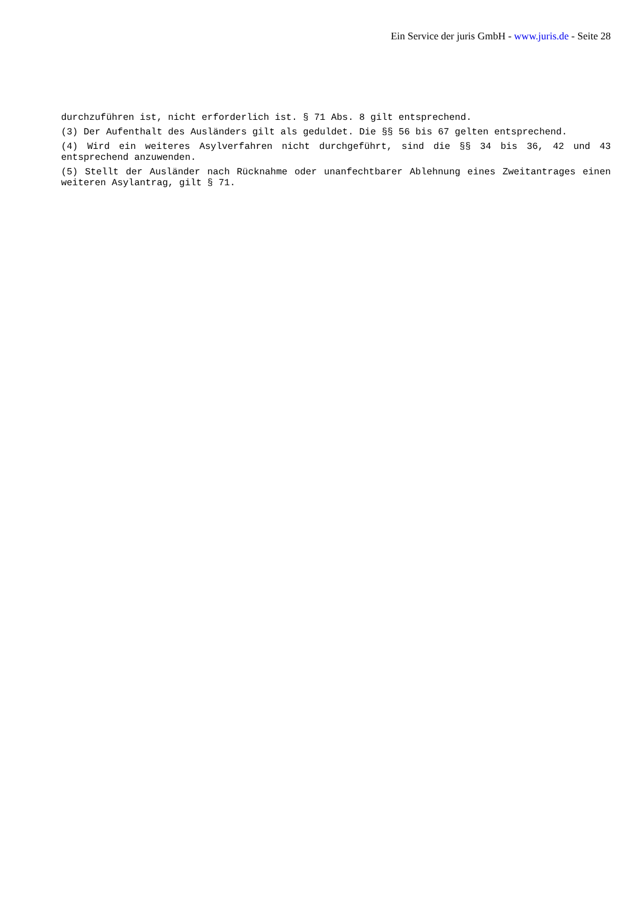Ein Service der juris GmbH - www.juris.de - Seite 28
durchzuführen ist, nicht erforderlich ist. § 71 Abs. 8 gilt entsprechend.
(3) Der Aufenthalt des Ausländers gilt als geduldet. Die §§ 56 bis 67 gelten entsprechend.
(4) Wird ein weiteres Asylverfahren nicht durchgeführt, sind die §§ 34 bis 36, 42 und 43 entsprechend anzuwenden.
(5) Stellt der Ausländer nach Rücknahme oder unanfechtbarer Ablehnung eines Zweitantrages einen weiteren Asylantrag, gilt § 71.